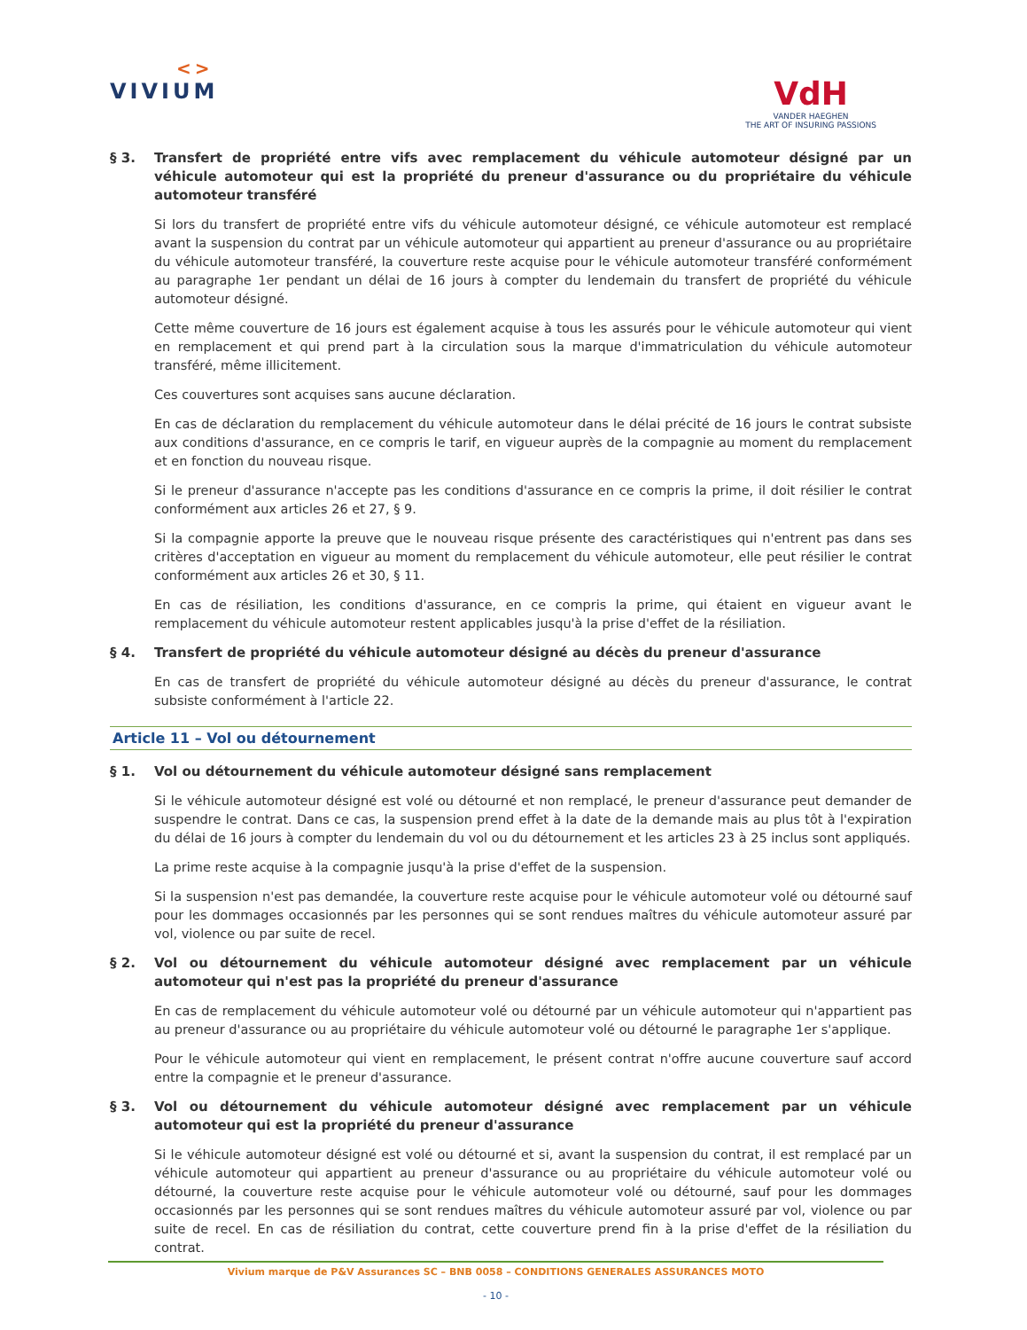<>
VIVIUM
VdH
VANDER HAEGHEN
THE ART OF INSURING PASSIONS
§ 3. Transfert de propriété entre vifs avec remplacement du véhicule automoteur désigné par un véhicule automoteur qui est la propriété du preneur d'assurance ou du propriétaire du véhicule automoteur transféré
Si lors du transfert de propriété entre vifs du véhicule automoteur désigné, ce véhicule automoteur est remplacé avant la suspension du contrat par un véhicule automoteur qui appartient au preneur d'assurance ou au propriétaire du véhicule automoteur transféré, la couverture reste acquise pour le véhicule automoteur transféré conformément au paragraphe 1er pendant un délai de 16 jours à compter du lendemain du transfert de propriété du véhicule automoteur désigné.
Cette même couverture de 16 jours est également acquise à tous les assurés pour le véhicule automoteur qui vient en remplacement et qui prend part à la circulation sous la marque d'immatriculation du véhicule automoteur transféré, même illicitement.
Ces couvertures sont acquises sans aucune déclaration.
En cas de déclaration du remplacement du véhicule automoteur dans le délai précité de 16 jours le contrat subsiste aux conditions d'assurance, en ce compris le tarif, en vigueur auprès de la compagnie au moment du remplacement et en fonction du nouveau risque.
Si le preneur d'assurance n'accepte pas les conditions d'assurance en ce compris la prime, il doit résilier le contrat conformément aux articles 26 et 27, § 9.
Si la compagnie apporte la preuve que le nouveau risque présente des caractéristiques qui n'entrent pas dans ses critères d'acceptation en vigueur au moment du remplacement du véhicule automoteur, elle peut résilier le contrat conformément aux articles 26 et 30, § 11.
En cas de résiliation, les conditions d'assurance, en ce compris la prime, qui étaient en vigueur avant le remplacement du véhicule automoteur restent applicables jusqu'à la prise d'effet de la résiliation.
§ 4. Transfert de propriété du véhicule automoteur désigné au décès du preneur d'assurance
En cas de transfert de propriété du véhicule automoteur désigné au décès du preneur d'assurance, le contrat subsiste conformément à l'article 22.
Article 11 – Vol ou détournement
§ 1. Vol ou détournement du véhicule automoteur désigné sans remplacement
Si le véhicule automoteur désigné est volé ou détourné et non remplacé, le preneur d'assurance peut demander de suspendre le contrat. Dans ce cas, la suspension prend effet à la date de la demande mais au plus tôt à l'expiration du délai de 16 jours à compter du lendemain du vol ou du détournement et les articles 23 à 25 inclus sont appliqués.
La prime reste acquise à la compagnie jusqu'à la prise d'effet de la suspension.
Si la suspension n'est pas demandée, la couverture reste acquise pour le véhicule automoteur volé ou détourné sauf pour les dommages occasionnés par les personnes qui se sont rendues maîtres du véhicule automoteur assuré par vol, violence ou par suite de recel.
§ 2. Vol ou détournement du véhicule automoteur désigné avec remplacement par un véhicule automoteur qui n'est pas la propriété du preneur d'assurance
En cas de remplacement du véhicule automoteur volé ou détourné par un véhicule automoteur qui n'appartient pas au preneur d'assurance ou au propriétaire du véhicule automoteur volé ou détourné le paragraphe 1er s'applique.
Pour le véhicule automoteur qui vient en remplacement, le présent contrat n'offre aucune couverture sauf accord entre la compagnie et le preneur d'assurance.
§ 3. Vol ou détournement du véhicule automoteur désigné avec remplacement par un véhicule automoteur qui est la propriété du preneur d'assurance
Si le véhicule automoteur désigné est volé ou détourné et si, avant la suspension du contrat, il est remplacé par un véhicule automoteur qui appartient au preneur d'assurance ou au propriétaire du véhicule automoteur volé ou détourné, la couverture reste acquise pour le véhicule automoteur volé ou détourné, sauf pour les dommages occasionnés par les personnes qui se sont rendues maîtres du véhicule automoteur assuré par vol, violence ou par suite de recel. En cas de résiliation du contrat, cette couverture prend fin à la prise d'effet de la résiliation du contrat.
Vivium marque de P&V Assurances SC – BNB 0058 – CONDITIONS GENERALES ASSURANCES MOTO
- 10 -